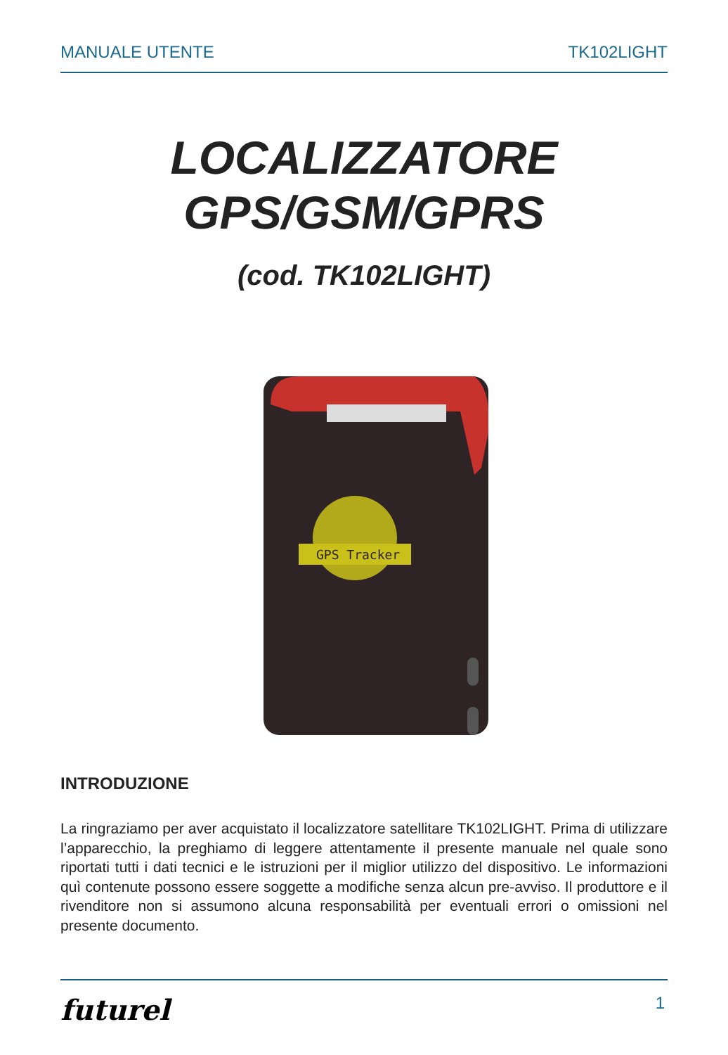MANUALE UTENTE TK102LIGHT
LOCALIZZATORE
GPS/GSM/GPRS
(cod. TK102LIGHT)
GPS Tracker
INTRODUZIONE
La ringraziamo per aver acquistato il localizzatore satellitare TK102LIGHT. Prima di utilizzare l’apparecchio, la preghiamo di leggere attentamente il presente manuale nel quale sono riportati tutti i dati tecnici e le istruzioni per il miglior utilizzo del dispositivo. Le informazioni quì contenute possono essere soggette a modifiche senza alcun pre-avviso. Il produttore e il rivenditore non si assumono alcuna responsabilità per eventuali errori o omissioni nel presente documento.
futurel 1